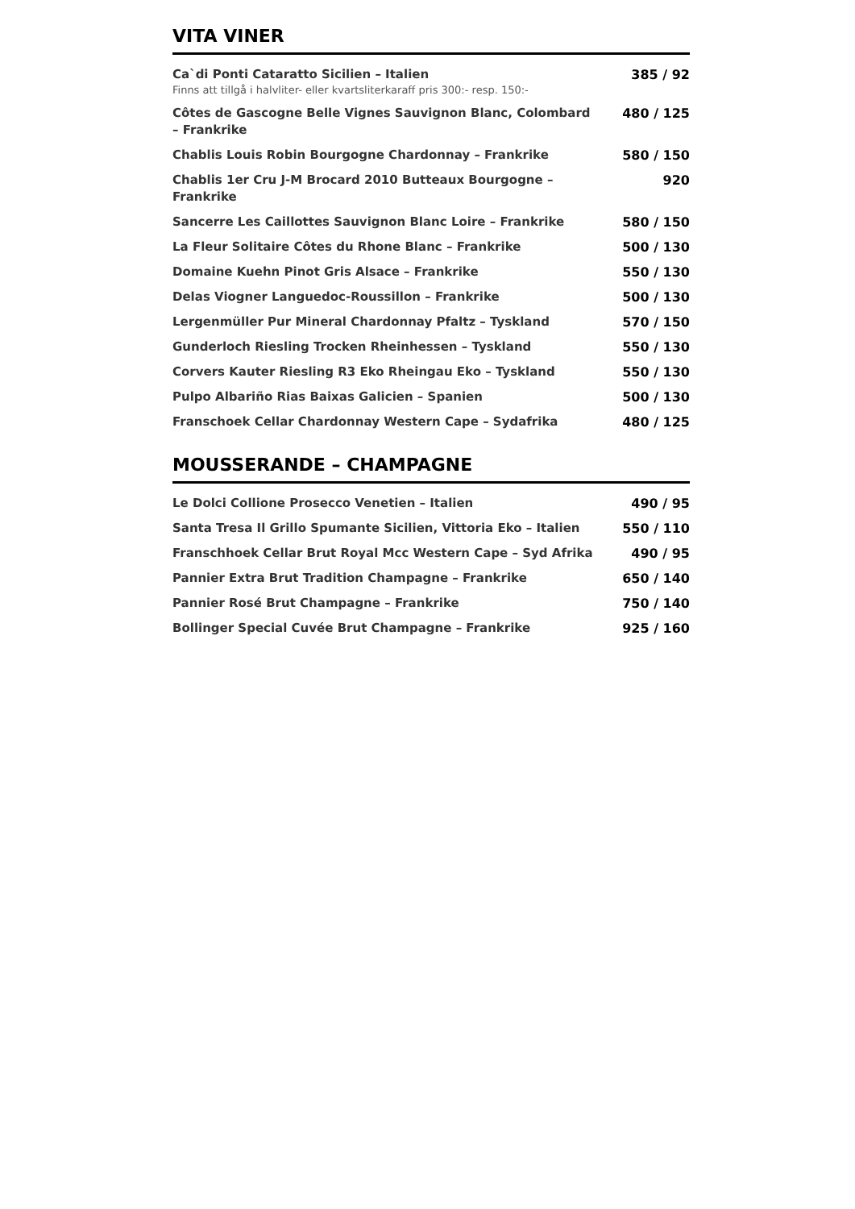VITA VINER
| Ca`di Ponti Cataratto Sicilien – Italien Finns att tillgå i halvliter- eller kvartsliterkaraff pris 300:- resp. 150:- | 385 / 92 |
| Côtes de Gascogne Belle Vignes Sauvignon Blanc, Colombard – Frankrike | 480 / 125 |
| Chablis Louis Robin Bourgogne Chardonnay – Frankrike | 580 / 150 |
| Chablis 1er Cru J-M Brocard 2010 Butteaux Bourgogne – Frankrike | 920 |
| Sancerre Les Caillottes Sauvignon Blanc Loire – Frankrike | 580 / 150 |
| La Fleur Solitaire Côtes du Rhone Blanc – Frankrike | 500 / 130 |
| Domaine Kuehn Pinot Gris Alsace – Frankrike | 550 / 130 |
| Delas Viogner Languedoc-Roussillon – Frankrike | 500 / 130 |
| Lergenmüller Pur Mineral Chardonnay Pfaltz – Tyskland | 570 / 150 |
| Gunderloch Riesling Trocken Rheinhessen – Tyskland | 550 / 130 |
| Corvers Kauter Riesling R3 Eko Rheingau Eko – Tyskland | 550 / 130 |
| Pulpo Albariño Rias Baixas Galicien – Spanien | 500 / 130 |
| Franschoek Cellar Chardonnay Western Cape – Sydafrika | 480 / 125 |
MOUSSERANDE – CHAMPAGNE
| Le Dolci Collione Prosecco Venetien – Italien | 490 / 95 |
| Santa Tresa Il Grillo Spumante Sicilien, Vittoria Eko – Italien | 550 / 110 |
| Franschhoek Cellar Brut Royal Mcc Western Cape – Syd Afrika | 490 / 95 |
| Pannier Extra Brut Tradition Champagne – Frankrike | 650 / 140 |
| Pannier Rosé Brut Champagne – Frankrike | 750 / 140 |
| Bollinger Special Cuvée Brut Champagne – Frankrike | 925 / 160 |